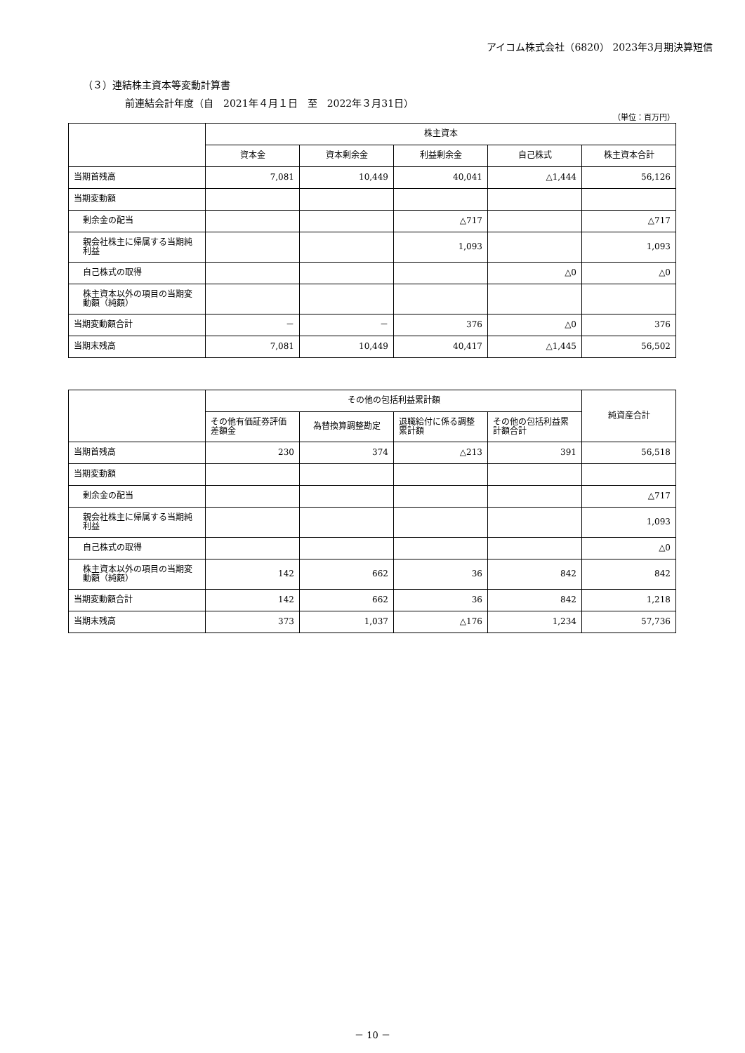アイコム株式会社（6820） 2023年3月期決算短信
（３）連結株主資本等変動計算書
前連結会計年度（自　2021年４月１日　至　2022年３月31日）
（単位：百万円）
| | 株主資本 | | | | |
| --- | --- | --- | --- | --- | --- |
| | 資本金 | 資本剰余金 | 利益剰余金 | 自己株式 | 株主資本合計 |
| 当期首残高 | 7,081 | 10,449 | 40,041 | △1,444 | 56,126 |
| 当期変動額 | | | | | |
| 剰余金の配当 | | | △717 | | △717 |
| 親会社株主に帰属する当期純利益 | | | 1,093 | | 1,093 |
| 自己株式の取得 | | | | △0 | △0 |
| 株主資本以外の項目の当期変動額（純額） | | | | | |
| 当期変動額合計 | － | － | 376 | △0 | 376 |
| 当期末残高 | 7,081 | 10,449 | 40,417 | △1,445 | 56,502 |
| | その他の包括利益累計額 | | | | 純資産合計 |
| --- | --- | --- | --- | --- | --- |
| | その他有価証券評価差額金 | 為替換算調整勘定 | 退職給付に係る調整累計額 | その他の包括利益累計額合計 | |
| 当期首残高 | 230 | 374 | △213 | 391 | 56,518 |
| 当期変動額 | | | | | |
| 剰余金の配当 | | | | | △717 |
| 親会社株主に帰属する当期純利益 | | | | | 1,093 |
| 自己株式の取得 | | | | | △0 |
| 株主資本以外の項目の当期変動額（純額） | 142 | 662 | 36 | 842 | 842 |
| 当期変動額合計 | 142 | 662 | 36 | 842 | 1,218 |
| 当期末残高 | 373 | 1,037 | △176 | 1,234 | 57,736 |
－ 10 －